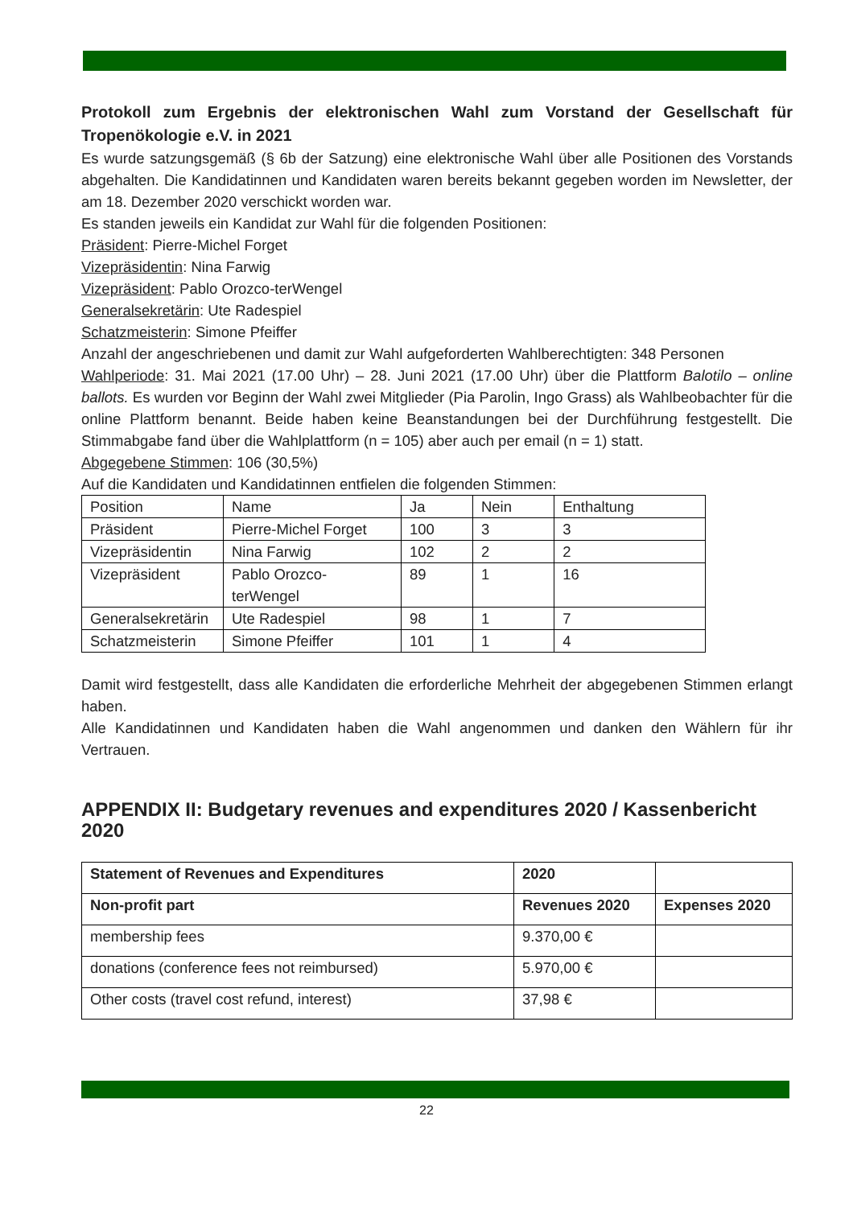Protokoll zum Ergebnis der elektronischen Wahl zum Vorstand der Gesellschaft für Tropenökologie e.V. in 2021
Es wurde satzungsgemäß (§ 6b der Satzung) eine elektronische Wahl über alle Positionen des Vorstands abgehalten. Die Kandidatinnen und Kandidaten waren bereits bekannt gegeben worden im Newsletter, der am 18. Dezember 2020 verschickt worden war.
Es standen jeweils ein Kandidat zur Wahl für die folgenden Positionen:
Präsident: Pierre-Michel Forget
Vizepräsidentin: Nina Farwig
Vizepräsident: Pablo Orozco-terWengel
Generalsekretärin: Ute Radespiel
Schatzmeisterin: Simone Pfeiffer
Anzahl der angeschriebenen und damit zur Wahl aufgeforderten Wahlberechtigten: 348 Personen
Wahlperiode: 31. Mai 2021 (17.00 Uhr) – 28. Juni 2021 (17.00 Uhr) über die Plattform Balotilo – online ballots. Es wurden vor Beginn der Wahl zwei Mitglieder (Pia Parolin, Ingo Grass) als Wahlbeobachter für die online Plattform benannt. Beide haben keine Beanstandungen bei der Durchführung festgestellt. Die Stimmabgabe fand über die Wahlplattform (n = 105) aber auch per email (n = 1) statt.
Abgegebene Stimmen: 106 (30,5%)
Auf die Kandidaten und Kandidatinnen entfielen die folgenden Stimmen:
| Position | Name | Ja | Nein | Enthaltung |
| --- | --- | --- | --- | --- |
| Präsident | Pierre-Michel Forget | 100 | 3 | 3 |
| Vizepräsidentin | Nina Farwig | 102 | 2 | 2 |
| Vizepräsident | Pablo Orozco-terWengel | 89 | 1 | 16 |
| Generalsekretärin | Ute Radespiel | 98 | 1 | 7 |
| Schatzmeisterin | Simone Pfeiffer | 101 | 1 | 4 |
Damit wird festgestellt, dass alle Kandidaten die erforderliche Mehrheit der abgegebenen Stimmen erlangt haben.
Alle Kandidatinnen und Kandidaten haben die Wahl angenommen und danken den Wählern für ihr Vertrauen.
APPENDIX II: Budgetary revenues and expenditures 2020 / Kassenbericht 2020
| Statement of Revenues and Expenditures | 2020 | |
| --- | --- | --- |
| Non-profit part | Revenues 2020 | Expenses 2020 |
| membership fees | 9.370,00 € | |
| donations (conference fees not reimbursed) | 5.970,00 € | |
| Other costs (travel cost refund, interest) | 37,98 € | |
22